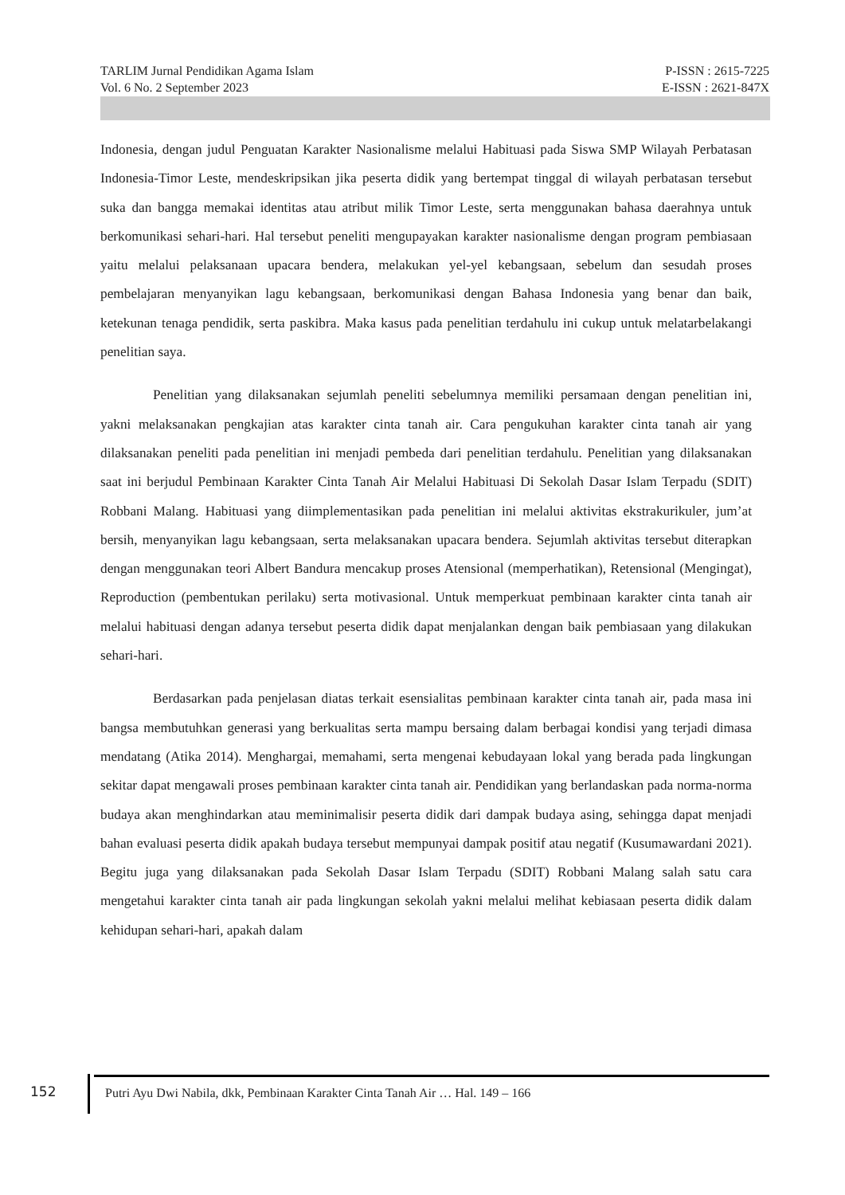TARLIM Jurnal Pendidikan Agama Islam P-ISSN : 2615-7225
Vol. 6 No. 2 September 2023 E-ISSN : 2621-847X
Indonesia, dengan judul Penguatan Karakter Nasionalisme melalui Habituasi pada Siswa SMP Wilayah Perbatasan Indonesia-Timor Leste, mendeskripsikan jika peserta didik yang bertempat tinggal di wilayah perbatasan tersebut suka dan bangga memakai identitas atau atribut milik Timor Leste, serta menggunakan bahasa daerahnya untuk berkomunikasi sehari-hari. Hal tersebut peneliti mengupayakan karakter nasionalisme dengan program pembiasaan yaitu melalui pelaksanaan upacara bendera, melakukan yel-yel kebangsaan, sebelum dan sesudah proses pembelajaran menyanyikan lagu kebangsaan, berkomunikasi dengan Bahasa Indonesia yang benar dan baik, ketekunan tenaga pendidik, serta paskibra. Maka kasus pada penelitian terdahulu ini cukup untuk melatarbelakangi penelitian saya.
Penelitian yang dilaksanakan sejumlah peneliti sebelumnya memiliki persamaan dengan penelitian ini, yakni melaksanakan pengkajian atas karakter cinta tanah air. Cara pengukuhan karakter cinta tanah air yang dilaksanakan peneliti pada penelitian ini menjadi pembeda dari penelitian terdahulu. Penelitian yang dilaksanakan saat ini berjudul Pembinaan Karakter Cinta Tanah Air Melalui Habituasi Di Sekolah Dasar Islam Terpadu (SDIT) Robbani Malang. Habituasi yang diimplementasikan pada penelitian ini melalui aktivitas ekstrakurikuler, jum’at bersih, menyanyikan lagu kebangsaan, serta melaksanakan upacara bendera. Sejumlah aktivitas tersebut diterapkan dengan menggunakan teori Albert Bandura mencakup proses Atensional (memperhatikan), Retensional (Mengingat), Reproduction (pembentukan perilaku) serta motivasional. Untuk memperkuat pembinaan karakter cinta tanah air melalui habituasi dengan adanya tersebut peserta didik dapat menjalankan dengan baik pembiasaan yang dilakukan sehari-hari.
Berdasarkan pada penjelasan diatas terkait esensialitas pembinaan karakter cinta tanah air, pada masa ini bangsa membutuhkan generasi yang berkualitas serta mampu bersaing dalam berbagai kondisi yang terjadi dimasa mendatang (Atika 2014). Menghargai, memahami, serta mengenai kebudayaan lokal yang berada pada lingkungan sekitar dapat mengawali proses pembinaan karakter cinta tanah air. Pendidikan yang berlandaskan pada norma-norma budaya akan menghindarkan atau meminimalisir peserta didik dari dampak budaya asing, sehingga dapat menjadi bahan evaluasi peserta didik apakah budaya tersebut mempunyai dampak positif atau negatif (Kusumawardani 2021). Begitu juga yang dilaksanakan pada Sekolah Dasar Islam Terpadu (SDIT) Robbani Malang salah satu cara mengetahui karakter cinta tanah air pada lingkungan sekolah yakni melalui melihat kebiasaan peserta didik dalam kehidupan sehari-hari, apakah dalam
152
Putri Ayu Dwi Nabila, dkk, Pembinaan Karakter Cinta Tanah Air … Hal. 149 – 166